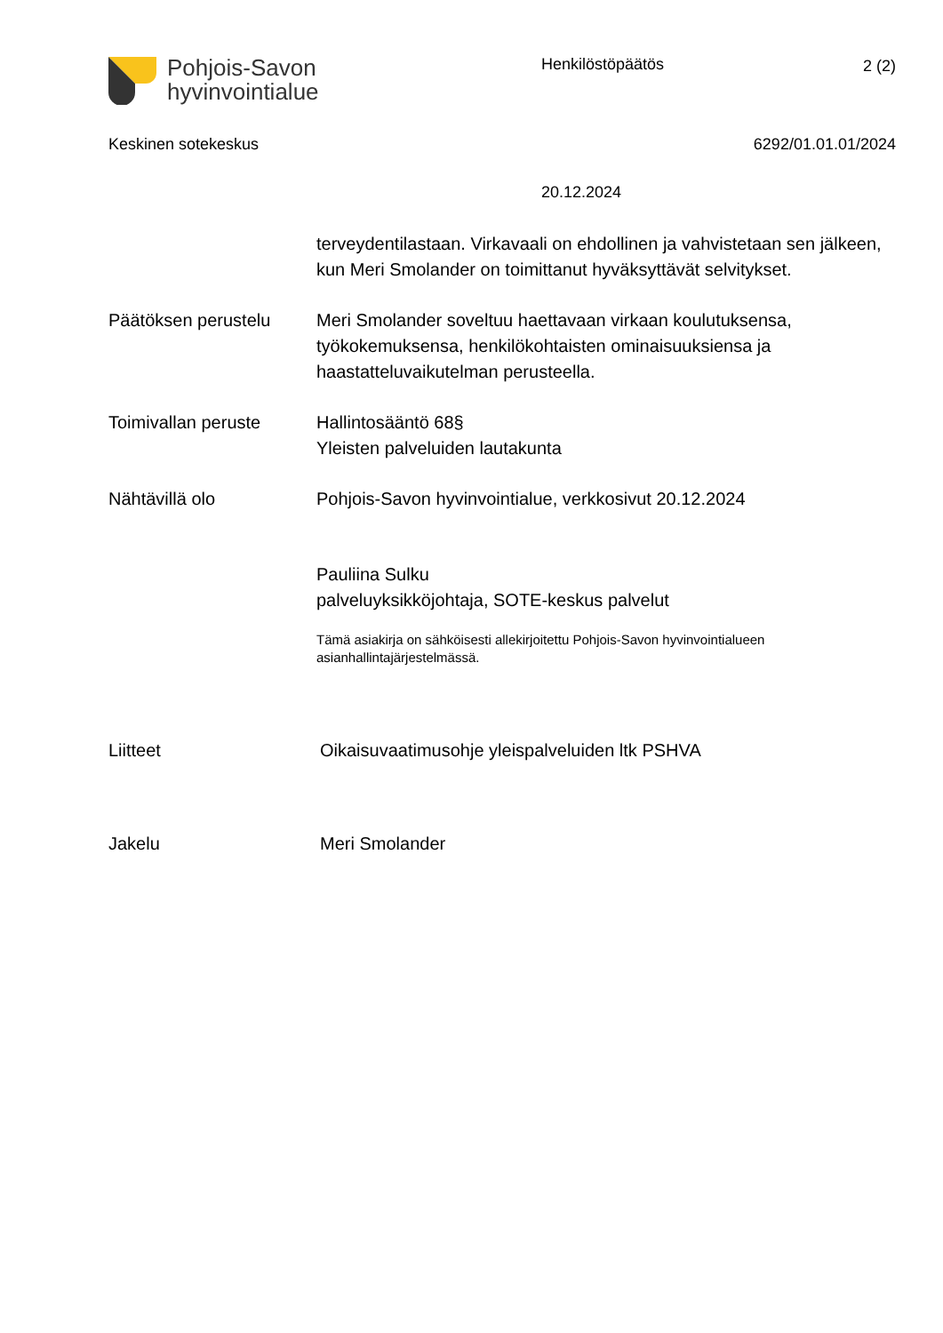Pohjois-Savon
hyvinvointialue
Henkilöstöpäätös 2 (2)
Keskinen sotekeskus 6292/01.01.01/2024
20.12.2024
terveydentilastaan. Virkavaali on ehdollinen ja vahvistetaan sen jälkeen, kun Meri Smolander on toimittanut hyväksyttävät selvitykset.
Päätöksen perustelu Meri Smolander soveltuu haettavaan virkaan koulutuksensa, työkokemuksensa, henkilökohtaisten ominaisuuksiensa ja haastatteluvaikutelman perusteella.
Toimivallan peruste Hallintosääntö 68§
Yleisten palveluiden lautakunta
Nähtävillä olo Pohjois-Savon hyvinvointialue, verkkosivut 20.12.2024
Pauliina Sulku
palveluyksikköjohtaja, SOTE-keskus palvelut
Tämä asiakirja on sähköisesti allekirjoitettu Pohjois-Savon hyvinvointialueen
asianhallintajärjestelmässä.
Liitteet Oikaisuvaatimusohje yleispalveluiden ltk PSHVA
Jakelu Meri Smolander